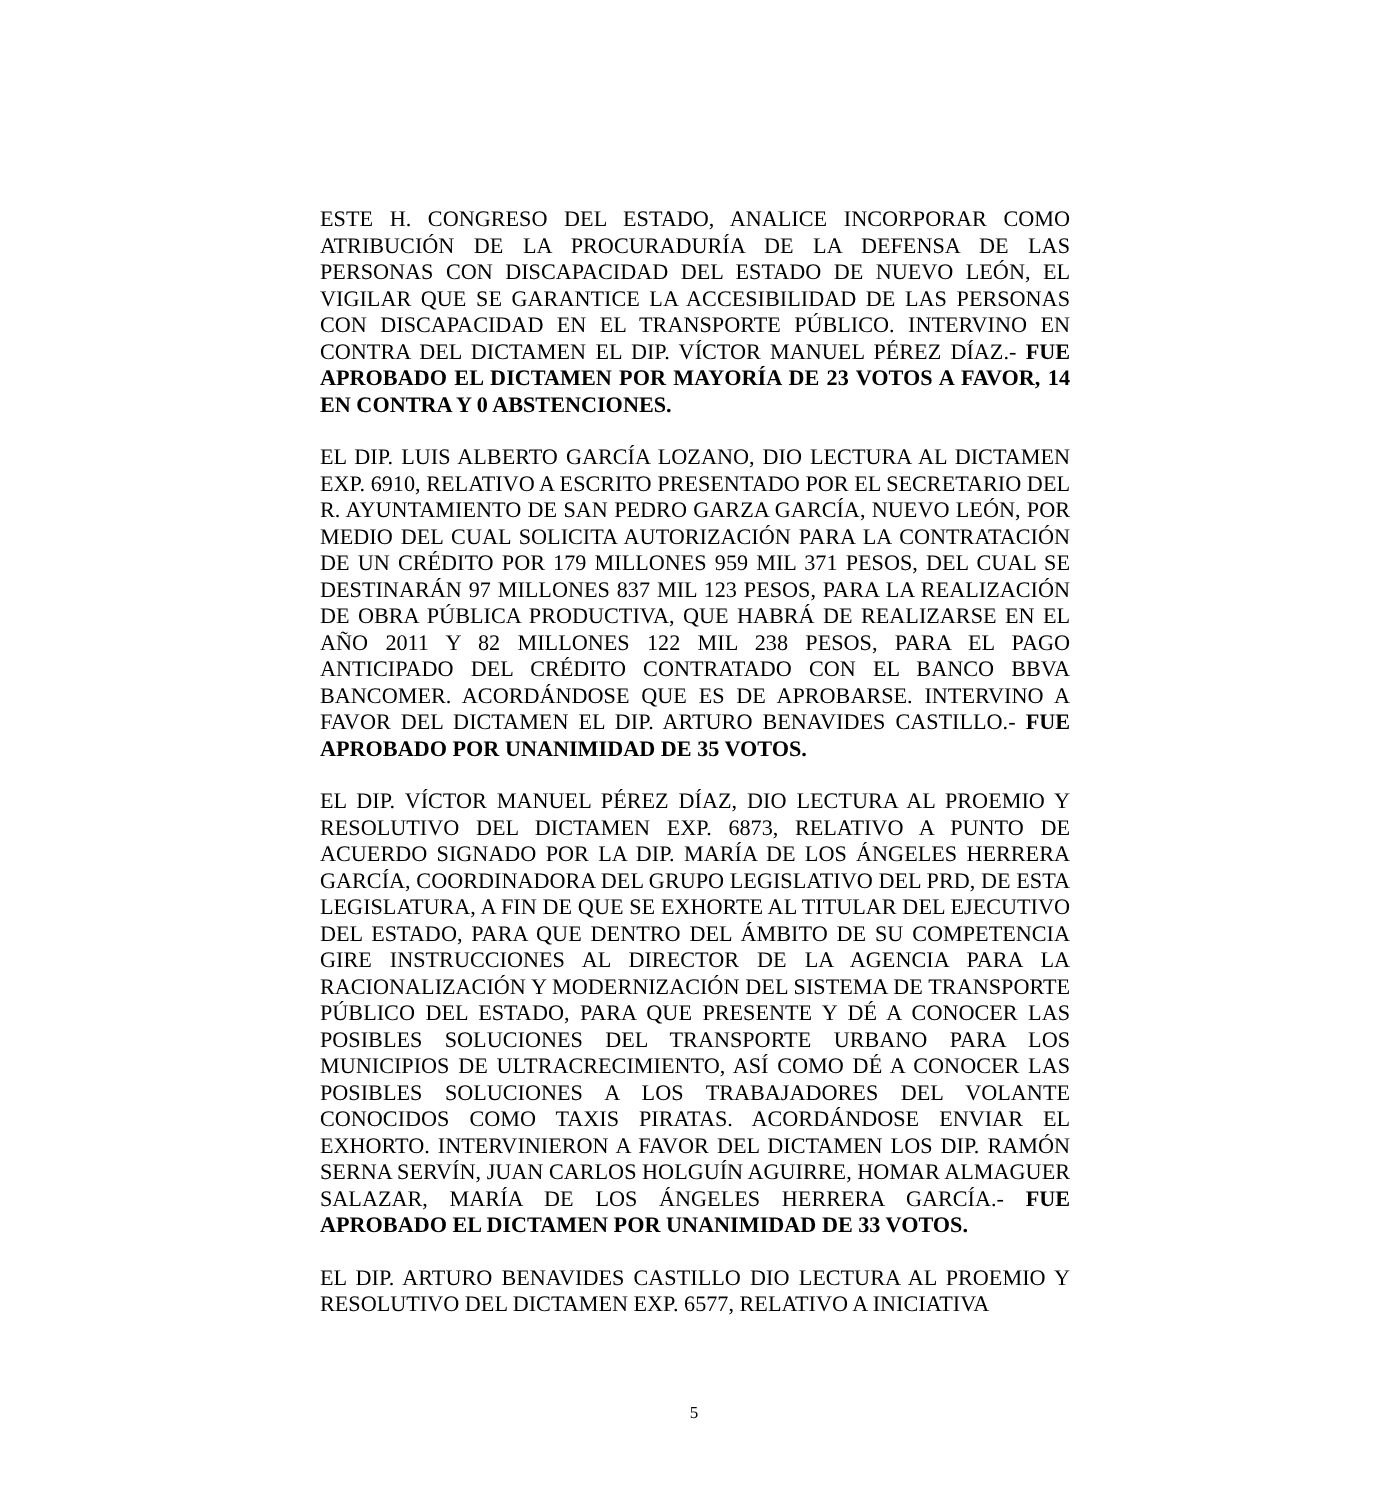ESTE H. CONGRESO DEL ESTADO, ANALICE INCORPORAR COMO ATRIBUCIÓN DE LA PROCURADURÍA DE LA DEFENSA DE LAS PERSONAS CON DISCAPACIDAD DEL ESTADO DE NUEVO LEÓN, EL VIGILAR QUE SE GARANTICE LA ACCESIBILIDAD DE LAS PERSONAS CON DISCAPACIDAD EN EL TRANSPORTE PÚBLICO. INTERVINO EN CONTRA DEL DICTAMEN EL DIP. VÍCTOR MANUEL PÉREZ DÍAZ.- FUE APROBADO EL DICTAMEN POR MAYORÍA DE 23 VOTOS A FAVOR, 14 EN CONTRA Y 0 ABSTENCIONES.
EL DIP. LUIS ALBERTO GARCÍA LOZANO, DIO LECTURA AL DICTAMEN EXP. 6910, RELATIVO A ESCRITO PRESENTADO POR EL SECRETARIO DEL R. AYUNTAMIENTO DE SAN PEDRO GARZA GARCÍA, NUEVO LEÓN, POR MEDIO DEL CUAL SOLICITA AUTORIZACIÓN PARA LA CONTRATACIÓN DE UN CRÉDITO POR 179 MILLONES 959 MIL 371 PESOS, DEL CUAL SE DESTINARÁN 97 MILLONES 837 MIL 123 PESOS, PARA LA REALIZACIÓN DE OBRA PÚBLICA PRODUCTIVA, QUE HABRÁ DE REALIZARSE EN EL AÑO 2011 Y 82 MILLONES 122 MIL 238 PESOS, PARA EL PAGO ANTICIPADO DEL CRÉDITO CONTRATADO CON EL BANCO BBVA BANCOMER. ACORDÁNDOSE QUE ES DE APROBARSE. INTERVINO A FAVOR DEL DICTAMEN EL DIP. ARTURO BENAVIDES CASTILLO.- FUE APROBADO POR UNANIMIDAD DE 35 VOTOS.
EL DIP. VÍCTOR MANUEL PÉREZ DÍAZ, DIO LECTURA AL PROEMIO Y RESOLUTIVO DEL DICTAMEN EXP. 6873, RELATIVO A PUNTO DE ACUERDO SIGNADO POR LA DIP. MARÍA DE LOS ÁNGELES HERRERA GARCÍA, COORDINADORA DEL GRUPO LEGISLATIVO DEL PRD, DE ESTA LEGISLATURA, A FIN DE QUE SE EXHORTE AL TITULAR DEL EJECUTIVO DEL ESTADO, PARA QUE DENTRO DEL ÁMBITO DE SU COMPETENCIA GIRE INSTRUCCIONES AL DIRECTOR DE LA AGENCIA PARA LA RACIONALIZACIÓN Y MODERNIZACIÓN DEL SISTEMA DE TRANSPORTE PÚBLICO DEL ESTADO, PARA QUE PRESENTE Y DÉ A CONOCER LAS POSIBLES SOLUCIONES DEL TRANSPORTE URBANO PARA LOS MUNICIPIOS DE ULTRACRECIMIENTO, ASÍ COMO DÉ A CONOCER LAS POSIBLES SOLUCIONES A LOS TRABAJADORES DEL VOLANTE CONOCIDOS COMO TAXIS PIRATAS. ACORDÁNDOSE ENVIAR EL EXHORTO. INTERVINIERON A FAVOR DEL DICTAMEN LOS DIP. RAMÓN SERNA SERVÍN, JUAN CARLOS HOLGUÍN AGUIRRE, HOMAR ALMAGUER SALAZAR, MARÍA DE LOS ÁNGELES HERRERA GARCÍA.- FUE APROBADO EL DICTAMEN POR UNANIMIDAD DE 33 VOTOS.
EL DIP. ARTURO BENAVIDES CASTILLO DIO LECTURA AL PROEMIO Y RESOLUTIVO DEL DICTAMEN EXP. 6577, RELATIVO A INICIATIVA
5